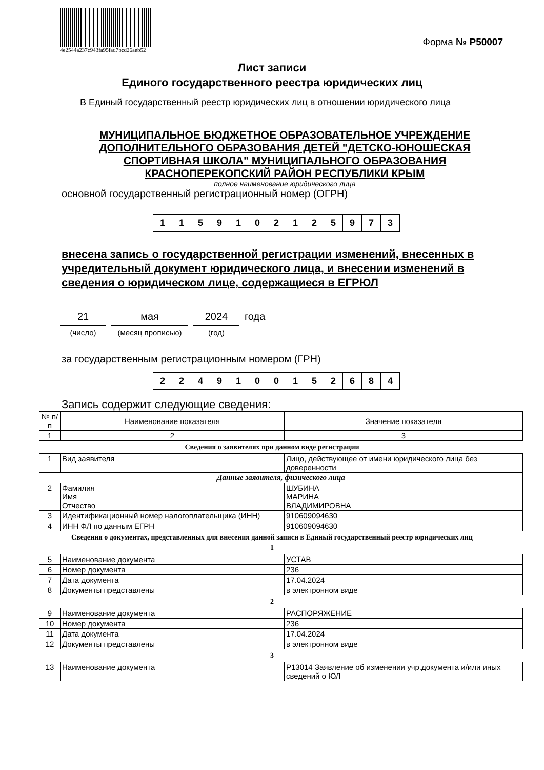4e2544a237c943fa95fad7bcd26aeb52
Форма № Р50007
Лист записи
Единого государственного реестра юридических лиц
В Единый государственный реестр юридических лиц в отношении юридического лица
МУНИЦИПАЛЬНОЕ БЮДЖЕТНОЕ ОБРАЗОВАТЕЛЬНОЕ УЧРЕЖДЕНИЕ ДОПОЛНИТЕЛЬНОГО ОБРАЗОВАНИЯ ДЕТЕЙ "ДЕТСКО-ЮНОШЕСКАЯ СПОРТИВНАЯ ШКОЛА" МУНИЦИПАЛЬНОГО ОБРАЗОВАНИЯ КРАСНОПЕРЕКОПСКИЙ РАЙОН РЕСПУБЛИКИ КРЫМ
полное наименование юридического лица
основной государственный регистрационный номер (ОГРН)
| 1 | 1 | 5 | 9 | 1 | 0 | 2 | 1 | 2 | 5 | 9 | 7 | 3 |
внесена запись о государственной регистрации изменений, внесенных в учредительный документ юридического лица, и внесении изменений в сведения о юридическом лице, содержащиеся в ЕГРЮЛ
21
(число)
мая
(месяц прописью)
2024
(год)
года
за государственным регистрационным номером (ГРН)
| 2 | 2 | 4 | 9 | 1 | 0 | 0 | 1 | 5 | 2 | 6 | 8 | 4 |
Запись содержит следующие сведения:
| № п/п | Наименование показателя | Значение показателя |
| --- | --- | --- |
| 1 | 2 | 3 |
Сведения о заявителях при данном виде регистрации
| 1 | Вид заявителя | Лицо, действующее от имени юридического лица без доверенности |
| Данные заявителя, физического лица | | |
| 2 | Фамилия Имя Отчество | ШУБИНА МАРИНА ВЛАДИМИРОВНА |
| 3 | Идентификационный номер налогоплательщика (ИНН) | 910609094630 |
| 4 | ИНН ФЛ по данным ЕГРН | 910609094630 |
Сведения о документах, представленных для внесения данной записи в Единый государственный реестр юридических лиц
1
| 5 | Наименование документа | УСТАВ |
| 6 | Номер документа | 236 |
| 7 | Дата документа | 17.04.2024 |
| 8 | Документы представлены | в электронном виде |
2
| 9 | Наименование документа | РАСПОРЯЖЕНИЕ |
| 10 | Номер документа | 236 |
| 11 | Дата документа | 17.04.2024 |
| 12 | Документы представлены | в электронном виде |
3
| 13 | Наименование документа | Р13014 Заявление об изменении учр.документа и/или иных сведений о ЮЛ |